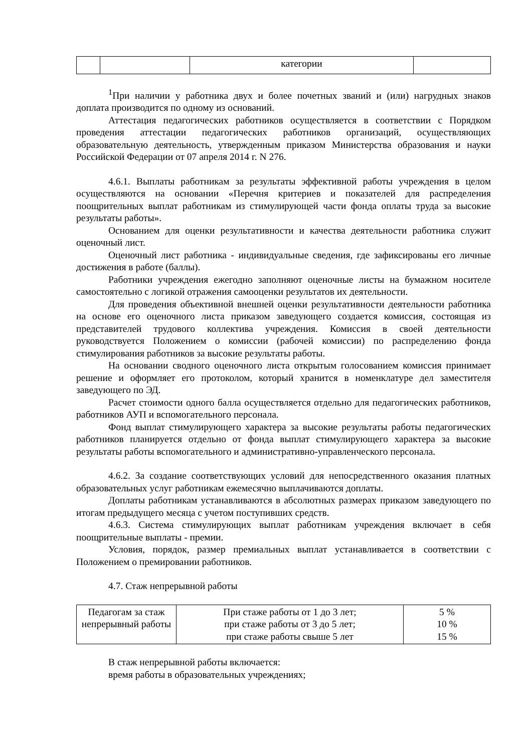| | | категории | |
<sup>1</sup> При наличии у работника двух и более почетных званий и (или) нагрудных знаков доплата производится по одному из оснований.
Аттестация педагогических работников осуществляется в соответствии с Порядком проведения аттестации педагогических работников организаций, осуществляющих образовательную деятельность, утвержденным приказом Министерства образования и науки Российской Федерации от 07 апреля 2014 г. N 276.
4.6.1. Выплаты работникам за результаты эффективной работы учреждения в целом осуществляются на основании «Перечня критериев и показателей для распределения поощрительных выплат работникам из стимулирующей части фонда оплаты труда за высокие результаты работы».
Основанием для оценки результативности и качества деятельности работника служит оценочный лист.
Оценочный лист работника - индивидуальные сведения, где зафиксированы его личные достижения в работе (баллы).
Работники учреждения ежегодно заполняют оценочные листы на бумажном носителе самостоятельно с логикой отражения самооценки результатов их деятельности.
Для проведения объективной внешней оценки результативности деятельности работника на основе его оценочного листа приказом заведующего создается комиссия, состоящая из представителей трудового коллектива учреждения. Комиссия в своей деятельности руководствуется Положением о комиссии (рабочей комиссии) по распределению фонда стимулирования работников за высокие результаты работы.
На основании сводного оценочного листа открытым голосованием комиссия принимает решение и оформляет его протоколом, который хранится в номенклатуре дел заместителя заведующего по ЭД.
Расчет стоимости одного балла осуществляется отдельно для педагогических работников, работников АУП и вспомогательного персонала.
Фонд выплат стимулирующего характера за высокие результаты работы педагогических работников планируется отдельно от фонда выплат стимулирующего характера за высокие результаты работы вспомогательного и административно-управленческого персонала.
4.6.2. За создание соответствующих условий для непосредственного оказания платных образовательных услуг работникам ежемесячно выплачиваются доплаты.
Доплаты работникам устанавливаются в абсолютных размерах приказом заведующего по итогам предыдущего месяца с учетом поступивших средств.
4.6.3. Система стимулирующих выплат работникам учреждения включает в себя поощрительные выплаты - премии.
Условия, порядок, размер премиальных выплат устанавливается в соответствии с Положением о премировании работников.
4.7. Стаж непрерывной работы
| Педагогам за стаж непрерывный работы | При стаже работы от 1 до 3 лет; при стаже работы от 3 до 5 лет; при стаже работы свыше 5 лет | 5 % 10 % 15 % |
В стаж непрерывной работы включается:
время работы в образовательных учреждениях;